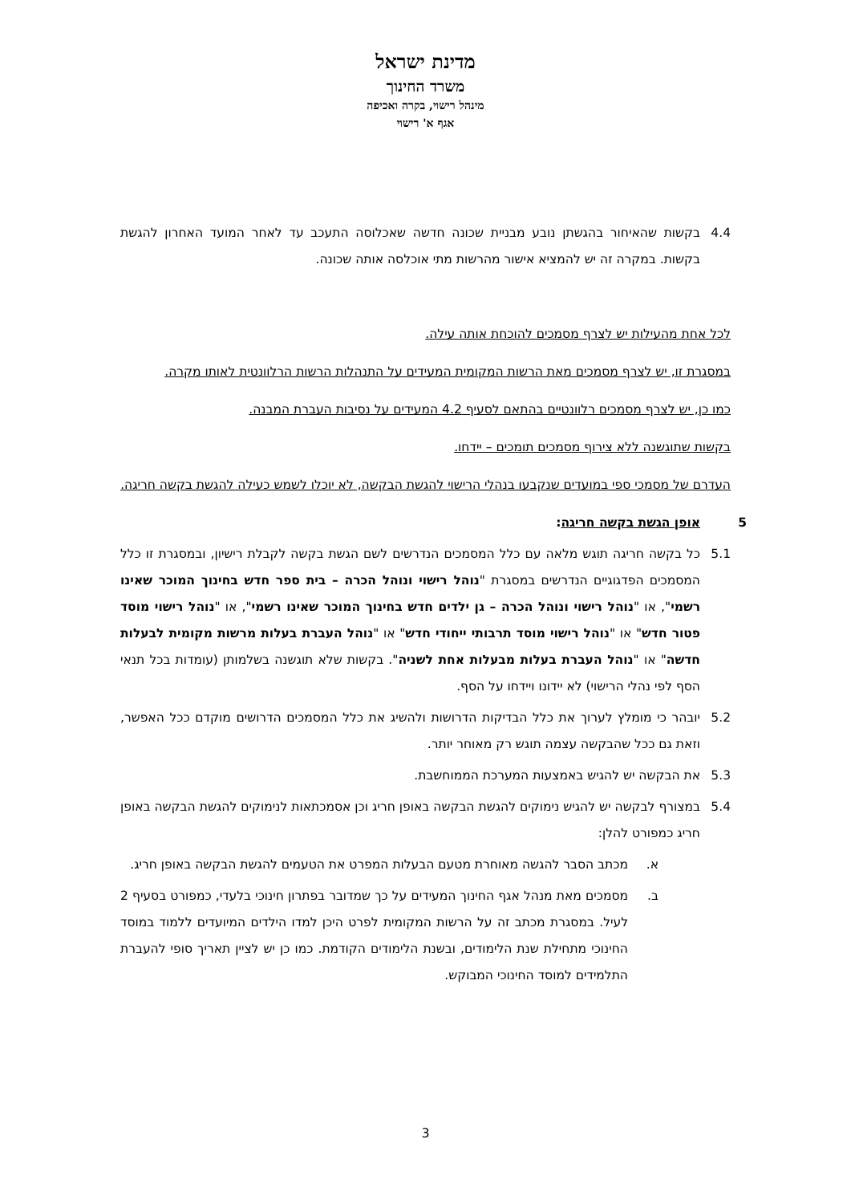מדינת ישראל
משרד החינוך
מינהל רישוי, בקרה ואכיפה
אגף א' רישוי
4.4 בקשות שהאיחור בהגשתן נובע מבניית שכונה חדשה שאכלוסה התעכב עד לאחר המועד האחרון להגשת בקשות. במקרה זה יש להמציא אישור מהרשות מתי אוכלסה אותה שכונה.
לכל אחת מהעילות יש לצרף מסמכים להוכחת אותה עילה.
במסגרת זו, יש לצרף מסמכים מאת הרשות המקומית המעידים על התנהלות הרשות הרלוונטית לאותו מקרה.
כמו כן, יש לצרף מסמכים רלוונטיים בהתאם לסעיף 4.2 המעידים על נסיבות העברת המבנה.
בקשות שתוגשנה ללא צירוף מסמכים תומכים – יידחו.
העדרם של מסמכי ספי במועדים שנקבעו בנהלי הרישוי להגשת הבקשה, לא יוכלו לשמש כעילה להגשת בקשה חריגה.
5 אופן הגשת בקשה חריגה:
5.1 כל בקשה חריגה תוגש מלאה עם כלל המסמכים הנדרשים לשם הגשת בקשה לקבלת רישיון, ובמסגרת זו כלל המסמכים הפדגוגיים הנדרשים במסגרת "נוהל רישוי ונוהל הכרה – בית ספר חדש בחינוך המוכר שאינו רשמי", או "נוהל רישוי ונוהל הכרה – גן ילדים חדש בחינוך המוכר שאינו רשמי", או "נוהל רישוי מוסד פטור חדש" או "נוהל רישוי מוסד תרבותי ייחודי חדש" או "נוהל העברת בעלות מרשות מקומית לבעלות חדשה" או "נוהל העברת בעלות מבעלות אחת לשניה". בקשות שלא תוגשנה בשלמותן (עומדות בכל תנאי הסף לפי נהלי הרישוי) לא יידונו ויידחו על הסף.
5.2 יובהר כי מומלץ לערוך את כלל הבדיקות הדרושות ולהשיג את כלל המסמכים הדרושים מוקדם ככל האפשר, וזאת גם ככל שהבקשה עצמה תוגש רק מאוחר יותר.
5.3 את הבקשה יש להגיש באמצעות המערכת הממוחשבת.
5.4 במצורף לבקשה יש להגיש נימוקים להגשת הבקשה באופן חריג וכן אסמכתאות לנימוקים להגשת הבקשה באופן חריג כמפורט להלן:
א. מכתב הסבר להגשה מאוחרת מטעם הבעלות המפרט את הטעמים להגשת הבקשה באופן חריג.
ב. מסמכים מאת מנהל אגף החינוך המעידים על כך שמדובר בפתרון חינוכי בלעדי, כמפורט בסעיף 2 לעיל. במסגרת מכתב זה על הרשות המקומית לפרט היכן למדו הילדים המיועדים ללמוד במוסד החינוכי מתחילת שנת הלימודים, ובשנת הלימודים הקודמת. כמו כן יש לציין תאריך סופי להעברת התלמידים למוסד החינוכי המבוקש.
3